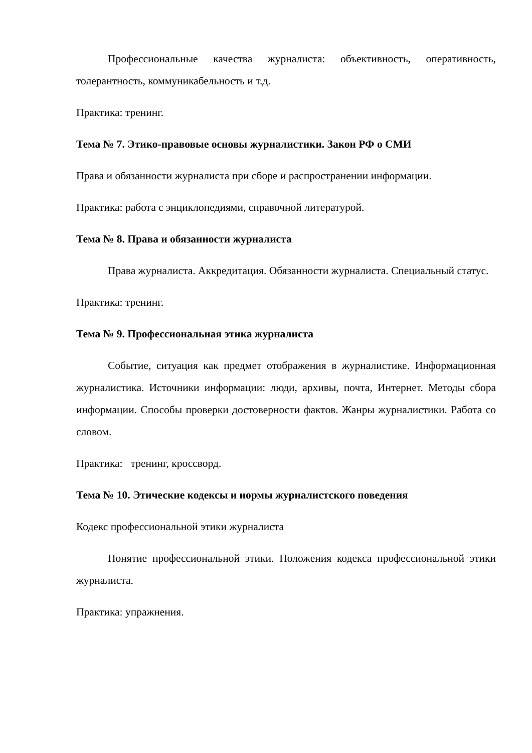Профессиональные качества журналиста: объективность, оперативность, толерантность, коммуникабельность и т.д.
Практика: тренинг.
Тема № 7. Этико-правовые основы журналистики. Закон РФ о СМИ
Права и обязанности журналиста при сборе и распространении информации.
Практика: работа с энциклопедиями, справочной литературой.
Тема № 8. Права и обязанности журналиста
Права журналиста. Аккредитация. Обязанности журналиста. Специальный статус.
Практика: тренинг.
Тема № 9. Профессиональная этика журналиста
Событие, ситуация как предмет отображения в журналистике. Информационная журналистика. Источники информации: люди, архивы, почта, Интернет. Методы сбора информации. Способы проверки достоверности фактов. Жанры журналистики. Работа со словом.
Практика: тренинг, кроссворд.
Тема № 10. Этические кодексы и нормы журналистского поведения
Кодекс профессиональной этики журналиста
Понятие профессиональной этики. Положения кодекса профессиональной этики журналиста.
Практика: упражнения.